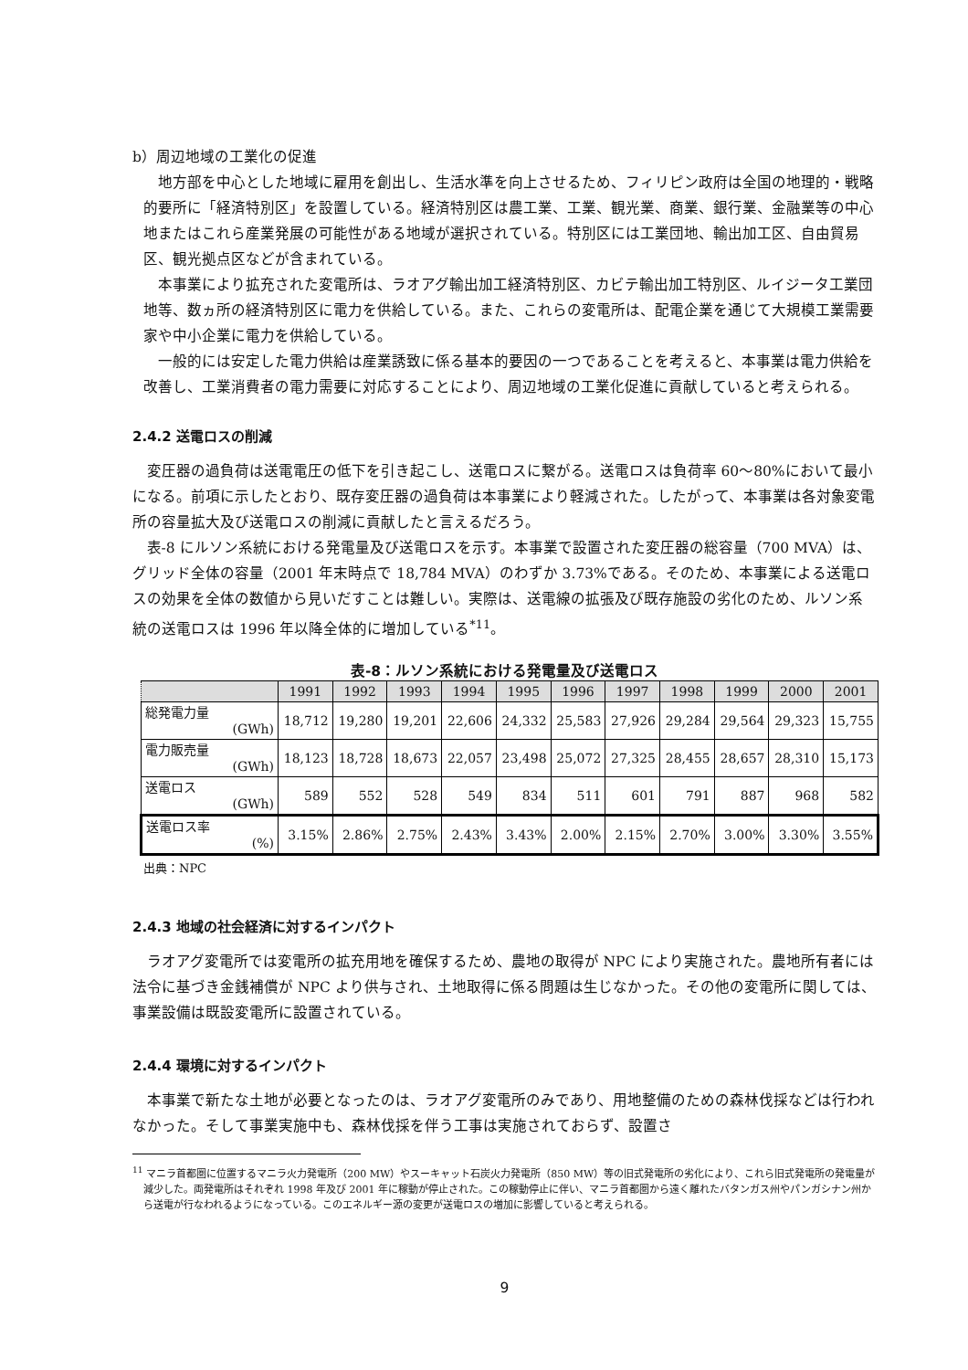b）周辺地域の工業化の促進
地方部を中心とした地域に雇用を創出し、生活水準を向上させるため、フィリピン政府は全国の地理的・戦略的要所に「経済特別区」を設置している。経済特別区は農工業、工業、観光業、商業、銀行業、金融業等の中心地またはこれら産業発展の可能性がある地域が選択されている。特別区には工業団地、輸出加工区、自由貿易区、観光拠点区などが含まれている。
本事業により拡充された変電所は、ラオアグ輸出加工経済特別区、カビテ輸出加工特別区、ルイジータ工業団地等、数ヵ所の経済特別区に電力を供給している。また、これらの変電所は、配電企業を通じて大規模工業需要家や中小企業に電力を供給している。
一般的には安定した電力供給は産業誘致に係る基本的要因の一つであることを考えると、本事業は電力供給を改善し、工業消費者の電力需要に対応することにより、周辺地域の工業化促進に貢献していると考えられる。
2.4.2 送電ロスの削減
変圧器の過負荷は送電電圧の低下を引き起こし、送電ロスに繋がる。送電ロスは負荷率 60～80%において最小になる。前項に示したとおり、既存変圧器の過負荷は本事業により軽減された。したがって、本事業は各対象変電所の容量拡大及び送電ロスの削減に貢献したと言えるだろう。
表-8 にルソン系統における発電量及び送電ロスを示す。本事業で設置された変圧器の総容量（700 MVA）は、グリッド全体の容量（2001 年末時点で 18,784 MVA）のわずか 3.73%である。そのため、本事業による送電ロスの効果を全体の数値から見いだすことは難しい。実際は、送電線の拡張及び既存施設の劣化のため、ルソン系統の送電ロスは 1996 年以降全体的に増加している<sup>*11</sup>。
表-8：ルソン系統における発電量及び送電ロス
| | 1991 | 1992 | 1993 | 1994 | 1995 | 1996 | 1997 | 1998 | 1999 | 2000 | 2001 |
| --- | --- | --- | --- | --- | --- | --- | --- | --- | --- | --- | --- |
| 総発電力量 (GWh) | 18,712 | 19,280 | 19,201 | 22,606 | 24,332 | 25,583 | 27,926 | 29,284 | 29,564 | 29,323 | 15,755 |
| 電力販売量 (GWh) | 18,123 | 18,728 | 18,673 | 22,057 | 23,498 | 25,072 | 27,325 | 28,455 | 28,657 | 28,310 | 15,173 |
| 送電ロス (GWh) | 589 | 552 | 528 | 549 | 834 | 511 | 601 | 791 | 887 | 968 | 582 |
| 送電ロス率 (%) | 3.15% | 2.86% | 2.75% | 2.43% | 3.43% | 2.00% | 2.15% | 2.70% | 3.00% | 3.30% | 3.55% |
出典：NPC
2.4.3 地域の社会経済に対するインパクト
ラオアグ変電所では変電所の拡充用地を確保するため、農地の取得が NPC により実施された。農地所有者には法令に基づき金銭補償が NPC より供与され、土地取得に係る問題は生じなかった。その他の変電所に関しては、事業設備は既設変電所に設置されている。
2.4.4 環境に対するインパクト
本事業で新たな土地が必要となったのは、ラオアグ変電所のみであり、用地整備のための森林伐採などは行われなかった。そして事業実施中も、森林伐採を伴う工事は実施されておらず、設置さ
<sup>11</sup> マニラ首都圏に位置するマニラ火力発電所（200 MW）やスーキャット石炭火力発電所（850 MW）等の旧式発電所の劣化により、これら旧式発電所の発電量が減少した。両発電所はそれぞれ 1998 年及び 2001 年に稼動が停止された。この稼動停止に伴い、マニラ首都圏から遠く離れたバタンガス州やパンガシナン州から送電が行なわれるようになっている。このエネルギー源の変更が送電ロスの増加に影響していると考えられる。
9